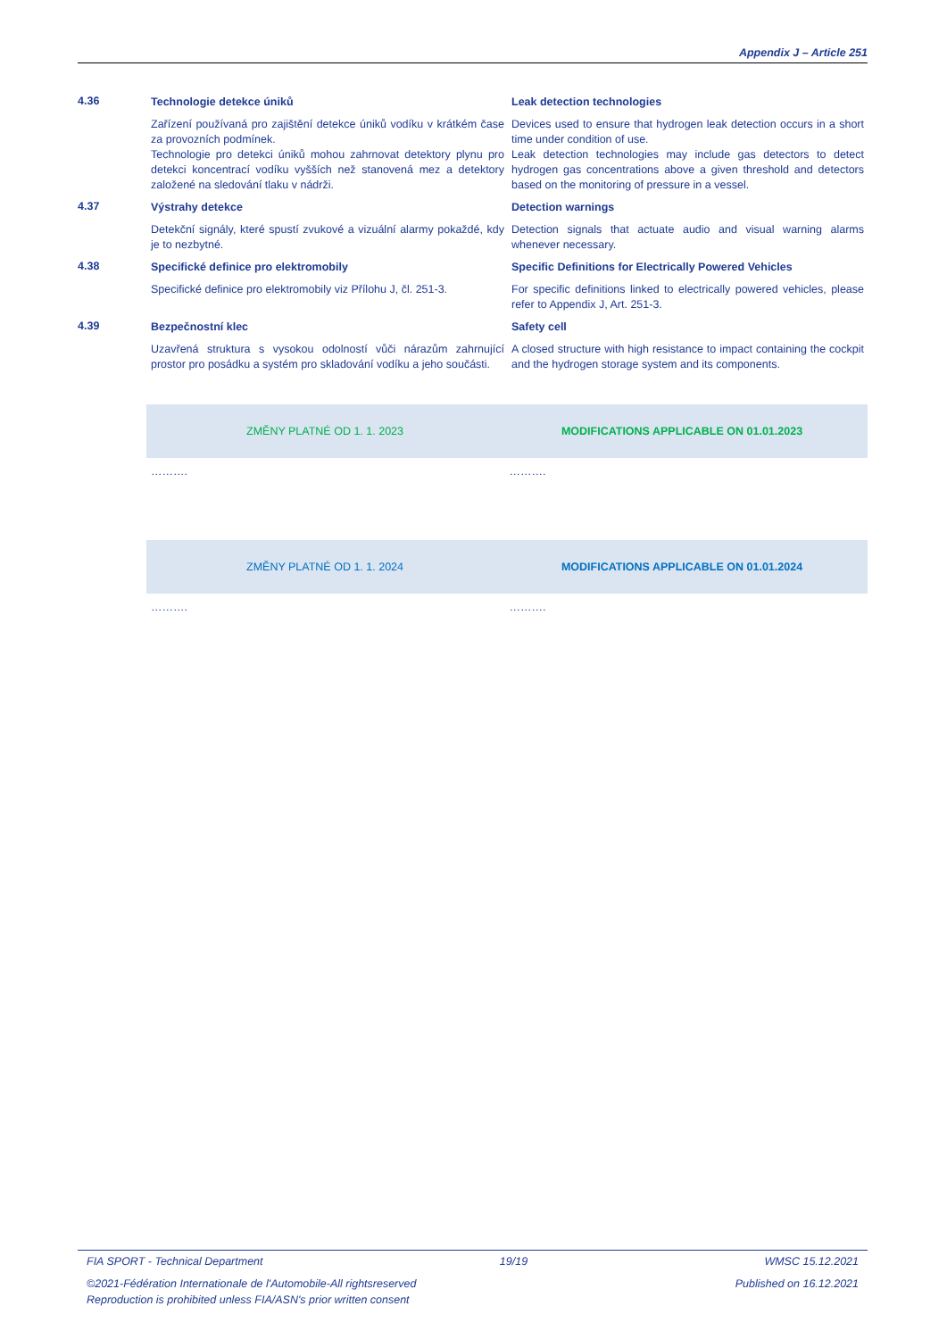Appendix J – Article 251
4.36
Technologie detekce úniků Leak detection technologies
Zařízení používaná pro zajištění detekce úniků vodíku v krátkém čase za provozních podmínek.
Technologie pro detekci úniků mohou zahrnovat detektory plynu pro detekci koncentrací vodíku vyšších než stanovená mez a detektory založené na sledování tlaku v nádrži.
Devices used to ensure that hydrogen leak detection occurs in a short time under condition of use.
Leak detection technologies may include gas detectors to detect hydrogen gas concentrations above a given threshold and detectors based on the monitoring of pressure in a vessel.
4.37
Výstrahy detekce Detection warnings
Detekční signály, které spustí zvukové a vizuální alarmy pokaždé, kdy je to nezbytné.
Detection signals that actuate audio and visual warning alarms whenever necessary.
4.38
Specifické definice pro elektromobily Specific Definitions for Electrically Powered Vehicles
Specifické definice pro elektromobily viz Přílohu J, čl. 251-3.
For specific definitions linked to electrically powered vehicles, please refer to Appendix J, Art. 251-3.
4.39
Bezpečnostní klec Safety cell
Uzavřená struktura s vysokou odolností vůči nárazům zahrnující prostor pro posádku a systém pro skladování vodíku a jeho součásti.
A closed structure with high resistance to impact containing the cockpit and the hydrogen storage system and its components.
ZMĚNY PLATNÉ OD 1. 1. 2023 MODIFICATIONS APPLICABLE ON 01.01.2023
………. ……….
ZMĚNY PLATNÉ OD 1. 1. 2024 MODIFICATIONS APPLICABLE ON 01.01.2024
………. ……….
FIA SPORT - Technical Department 19/19 WMSC 15.12.2021
©2021-Fédération Internationale de l'Automobile-All rightsreserved Published on 16.12.2021
Reproduction is prohibited unless FIA/ASN's prior written consent